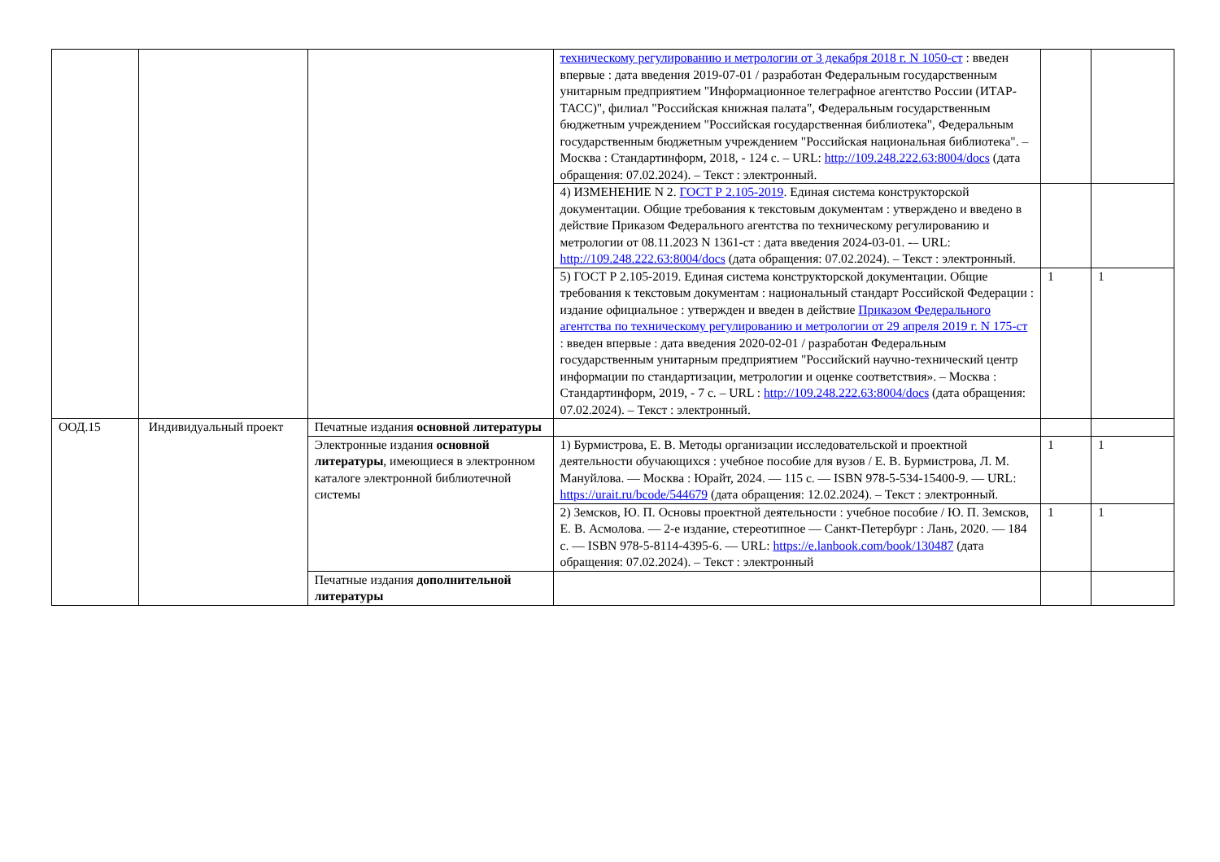| | | | техническому регулированию и метрологии от 3 декабря 2018 г. N 1050-ст : введен впервые : дата введения 2019-07-01 / разработан Федеральным государственным унитарным предприятием "Информационное телеграфное агентство России (ИТАР-ТАСС)", филиал "Российская книжная палата", Федеральным государственным бюджетным учреждением "Российская государственная библиотека", Федеральным государственным бюджетным учреждением "Российская национальная библиотека". – Москва : Стандартинформ, 2018, - 124 с. – URL: http://109.248.222.63:8004/docs (дата обращения: 07.02.2024). – Текст : электронный. | | |
| | | | 4) ИЗМЕНЕНИЕ N 2. ГОСТ Р 2.105-2019 . Единая система конструкторской документации. Общие требования к текстовым документам : утверждено и введено в действие Приказом Федерального агентства по техническому регулированию и метрологии от 08.11.2023 N 1361-ст : дата введения 2024-03-01. -– URL: http://109.248.222.63:8004/docs (дата обращения: 07.02.2024). – Текст : электронный. | | |
| | | | 5) ГОСТ Р 2.105-2019. Единая система конструкторской документации. Общие требования к текстовым документам : национальный стандарт Российской Федерации : издание официальное : утвержден и введен в действие Приказом Федерального агентства по техническому регулированию и метрологии от 29 апреля 2019 г. N 175-ст : введен впервые : дата введения 2020-02-01 / разработан Федеральным государственным унитарным предприятием "Российский научно-технический центр информации по стандартизации, метрологии и оценке соответствия». – Москва : Стандартинформ, 2019, - 7 с. – URL : http://109.248.222.63:8004/docs (дата обращения: 07.02.2024). – Текст : электронный. | 1 | 1 |
| ООД.15 | Индивидуальный проект | Печатные издания основной литературы | | | |
| | | Электронные издания основной литературы , имеющиеся в электронном каталоге электронной библиотечной системы | 1) Бурмистрова, Е. В. Методы организации исследовательской и проектной деятельности обучающихся : учебное пособие для вузов / Е. В. Бурмистрова, Л. М. Мануйлова. — Москва : Юрайт, 2024. — 115 с. — ISBN 978-5-534-15400-9. — URL: https://urait.ru/bcode/544679 (дата обращения: 12.02.2024). – Текст : электронный. | 1 | 1 |
| | | | 2) Земсков, Ю. П. Основы проектной деятельности : учебное пособие / Ю. П. Земсков, Е. В. Асмолова. — 2-е издание, стереотипное — Санкт-Петербург : Лань, 2020. — 184 с. — ISBN 978-5-8114-4395-6. — URL: https://e.lanbook.com/book/130487 (дата обращения: 07.02.2024). – Текст : электронный | 1 | 1 |
| | | Печатные издания дополнительной литературы | | | |